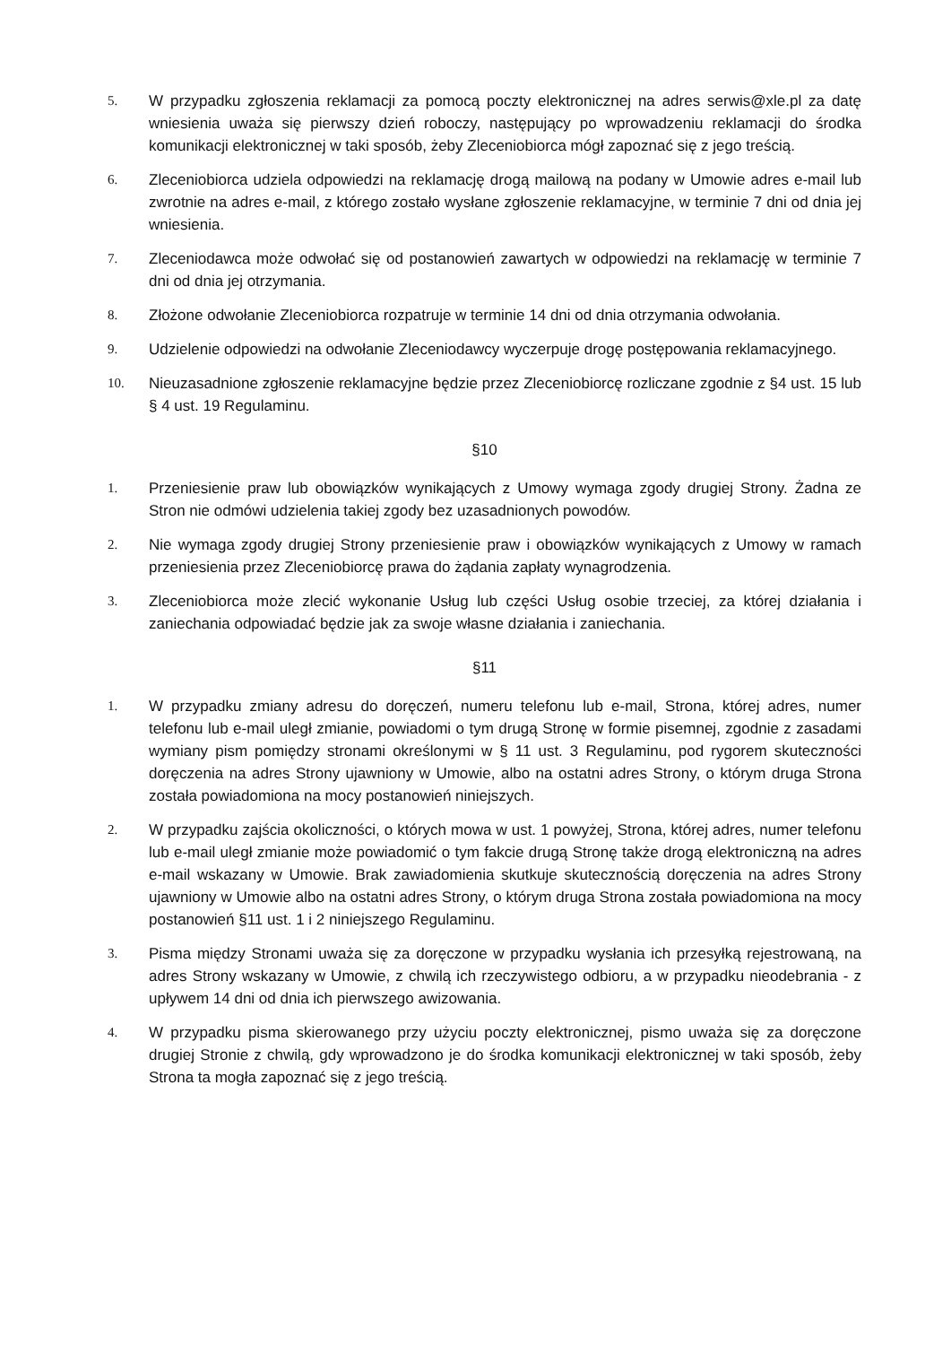5. W przypadku zgłoszenia reklamacji za pomocą poczty elektronicznej na adres serwis@xle.pl za datę wniesienia uważa się pierwszy dzień roboczy, następujący po wprowadzeniu reklamacji do środka komunikacji elektronicznej w taki sposób, żeby Zleceniobiorca mógł zapoznać się z jego treścią.
6. Zleceniobiorca udziela odpowiedzi na reklamację drogą mailową na podany w Umowie adres e-mail lub zwrotnie na adres e-mail, z którego zostało wysłane zgłoszenie reklamacyjne, w terminie 7 dni od dnia jej wniesienia.
7. Zleceniodawca może odwołać się od postanowień zawartych w odpowiedzi na reklamację w terminie 7 dni od dnia jej otrzymania.
8. Złożone odwołanie Zleceniobiorca rozpatruje w terminie 14 dni od dnia otrzymania odwołania.
9. Udzielenie odpowiedzi na odwołanie Zleceniodawcy wyczerpuje drogę postępowania reklamacyjnego.
10. Nieuzasadnione zgłoszenie reklamacyjne będzie przez Zleceniobiorcę rozliczane zgodnie z §4 ust. 15 lub § 4 ust. 19 Regulaminu.
§10
1. Przeniesienie praw lub obowiązków wynikających z Umowy wymaga zgody drugiej Strony. Żadna ze Stron nie odmówi udzielenia takiej zgody bez uzasadnionych powodów.
2. Nie wymaga zgody drugiej Strony przeniesienie praw i obowiązków wynikających z Umowy w ramach przeniesienia przez Zleceniobiorcę prawa do żądania zapłaty wynagrodzenia.
3. Zleceniobiorca może zlecić wykonanie Usług lub części Usług osobie trzeciej, za której działania i zaniechania odpowiadać będzie jak za swoje własne działania i zaniechania.
§11
1. W przypadku zmiany adresu do doręczeń, numeru telefonu lub e-mail, Strona, której adres, numer telefonu lub e-mail uległ zmianie, powiadomi o tym drugą Stronę w formie pisemnej, zgodnie z zasadami wymiany pism pomiędzy stronami określonymi w § 11 ust. 3 Regulaminu, pod rygorem skuteczności doręczenia na adres Strony ujawniony w Umowie, albo na ostatni adres Strony, o którym druga Strona została powiadomiona na mocy postanowień niniejszych.
2. W przypadku zajścia okoliczności, o których mowa w ust. 1 powyżej, Strona, której adres, numer telefonu lub e-mail uległ zmianie może powiadomić o tym fakcie drugą Stronę także drogą elektroniczną na adres e-mail wskazany w Umowie. Brak zawiadomienia skutkuje skutecznością doręczenia na adres Strony ujawniony w Umowie albo na ostatni adres Strony, o którym druga Strona została powiadomiona na mocy postanowień §11 ust. 1 i 2 niniejszego Regulaminu.
3. Pisma między Stronami uważa się za doręczone w przypadku wysłania ich przesyłką rejestrowaną, na adres Strony wskazany w Umowie, z chwilą ich rzeczywistego odbioru, a w przypadku nieodebrania - z upływem 14 dni od dnia ich pierwszego awizowania.
4. W przypadku pisma skierowanego przy użyciu poczty elektronicznej, pismo uważa się za doręczone drugiej Stronie z chwilą, gdy wprowadzono je do środka komunikacji elektronicznej w taki sposób, żeby Strona ta mogła zapoznać się z jego treścią.